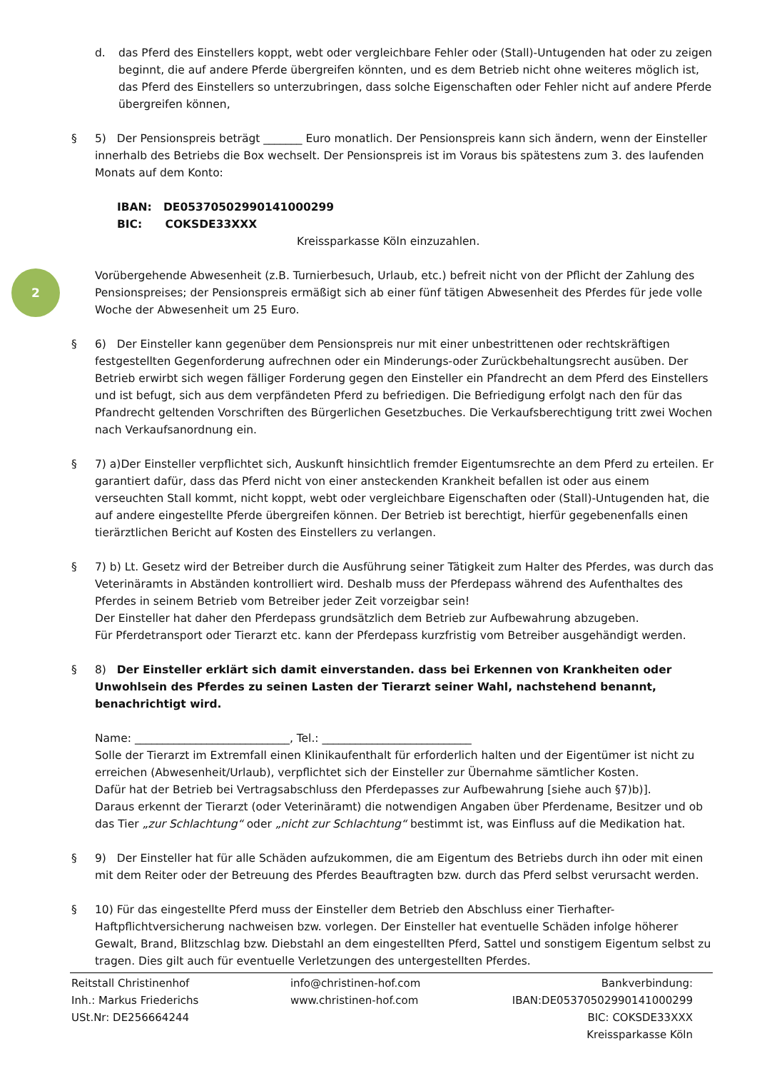2
d. das Pferd des Einstellers koppt, webt oder vergleichbare Fehler oder (Stall)-Untugenden hat oder zu zeigen beginnt, die auf andere Pferde übergreifen könnten, und es dem Betrieb nicht ohne weiteres möglich ist, das Pferd des Einstellers so unterzubringen, dass solche Eigenschaften oder Fehler nicht auf andere Pferde übergreifen können,
§ 5) Der Pensionspreis beträgt _______ Euro monatlich. Der Pensionspreis kann sich ändern, wenn der Einsteller innerhalb des Betriebs die Box wechselt. Der Pensionspreis ist im Voraus bis spätestens zum 3. des laufenden Monats auf dem Konto:
IBAN: DE05370502990141000299
BIC: COKSDE33XXX
Kreissparkasse Köln einzuzahlen.
Vorübergehende Abwesenheit (z.B. Turnierbesuch, Urlaub, etc.) befreit nicht von der Pflicht der Zahlung des Pensionspreises; der Pensionspreis ermäßigt sich ab einer fünf tätigen Abwesenheit des Pferdes für jede volle Woche der Abwesenheit um 25 Euro.
§ 6) Der Einsteller kann gegenüber dem Pensionspreis nur mit einer unbestrittenen oder rechtskräftigen festgestellten Gegenforderung aufrechnen oder ein Minderungs-oder Zurückbehaltungsrecht ausüben. Der Betrieb erwirbt sich wegen fälliger Forderung gegen den Einsteller ein Pfandrecht an dem Pferd des Einstellers und ist befugt, sich aus dem verpfändeten Pferd zu befriedigen. Die Befriedigung erfolgt nach den für das Pfandrecht geltenden Vorschriften des Bürgerlichen Gesetzbuches. Die Verkaufsberechtigung tritt zwei Wochen nach Verkaufsanordnung ein.
§ 7) a)Der Einsteller verpflichtet sich, Auskunft hinsichtlich fremder Eigentumsrechte an dem Pferd zu erteilen. Er garantiert dafür, dass das Pferd nicht von einer ansteckenden Krankheit befallen ist oder aus einem verseuchten Stall kommt, nicht koppt, webt oder vergleichbare Eigenschaften oder (Stall)-Untugenden hat, die auf andere eingestellte Pferde übergreifen können. Der Betrieb ist berechtigt, hierfür gegebenenfalls einen tierärztlichen Bericht auf Kosten des Einstellers zu verlangen.
§ 7) b) Lt. Gesetz wird der Betreiber durch die Ausführung seiner Tätigkeit zum Halter des Pferdes, was durch das Veterinäramts in Abständen kontrolliert wird. Deshalb muss der Pferdepass während des Aufenthaltes des Pferdes in seinem Betrieb vom Betreiber jeder Zeit vorzeigbar sein!
Der Einsteller hat daher den Pferdepass grundsätzlich dem Betrieb zur Aufbewahrung abzugeben.
Für Pferdetransport oder Tierarzt etc. kann der Pferdepass kurzfristig vom Betreiber ausgehändigt werden.
§ 8) Der Einsteller erklärt sich damit einverstanden. dass bei Erkennen von Krankheiten oder Unwohlsein des Pferdes zu seinen Lasten der Tierarzt seiner Wahl, nachstehend benannt, benachrichtigt wird.
Name: ____________________________, Tel.: ___________________________
Solle der Tierarzt im Extremfall einen Klinikaufenthalt für erforderlich halten und der Eigentümer ist nicht zu erreichen (Abwesenheit/Urlaub), verpflichtet sich der Einsteller zur Übernahme sämtlicher Kosten.
Dafür hat der Betrieb bei Vertragsabschluss den Pferdepasses zur Aufbewahrung [siehe auch §7)b)].
Daraus erkennt der Tierarzt (oder Veterinäramt) die notwendigen Angaben über Pferdename, Besitzer und ob das Tier „zur Schlachtung“ oder „nicht zur Schlachtung“ bestimmt ist, was Einfluss auf die Medikation hat.
§ 9) Der Einsteller hat für alle Schäden aufzukommen, die am Eigentum des Betriebs durch ihn oder mit einen mit dem Reiter oder der Betreuung des Pferdes Beauftragten bzw. durch das Pferd selbst verursacht werden.
§ 10) Für das eingestellte Pferd muss der Einsteller dem Betrieb den Abschluss einer Tierhafter-Haftpflichtversicherung nachweisen bzw. vorlegen. Der Einsteller hat eventuelle Schäden infolge höherer Gewalt, Brand, Blitzschlag bzw. Diebstahl an dem eingestellten Pferd, Sattel und sonstigem Eigentum selbst zu tragen. Dies gilt auch für eventuelle Verletzungen des untergestellten Pferdes.
Reitstall Christinenhof
Inh.: Markus Friederichs
USt.Nr: DE256664244
info@christinen-hof.com
www.christinen-hof.com
Bankverbindung:
IBAN:DE05370502990141000299
BIC: COKSDE33XXX
Kreissparkasse Köln